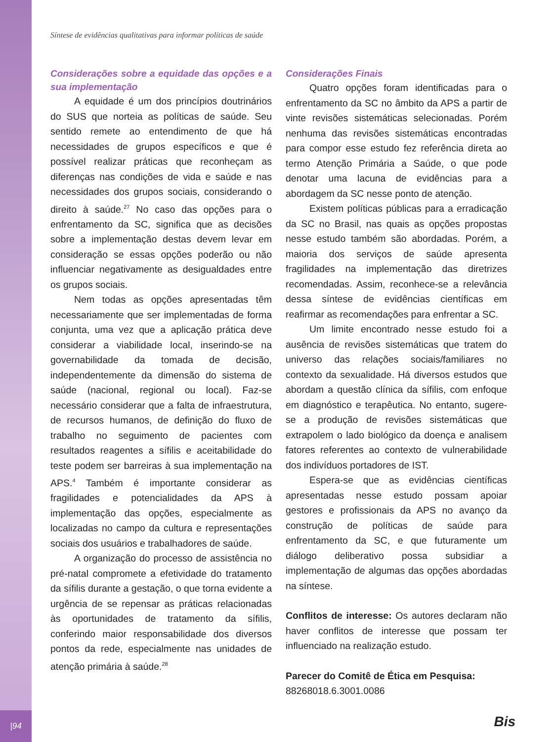Síntese de evidências qualitativas para informar políticas de saúde
Considerações sobre a equidade das opções e a sua implementação
A equidade é um dos princípios doutrinários do SUS que norteia as políticas de saúde. Seu sentido remete ao entendimento de que há necessidades de grupos específicos e que é possível realizar práticas que reconheçam as diferenças nas condições de vida e saúde e nas necessidades dos grupos sociais, considerando o direito à saúde.<sup>27</sup> No caso das opções para o enfrentamento da SC, significa que as decisões sobre a implementação destas devem levar em consideração se essas opções poderão ou não influenciar negativamente as desigualdades entre os grupos sociais.
Nem todas as opções apresentadas têm necessariamente que ser implementadas de forma conjunta, uma vez que a aplicação prática deve considerar a viabilidade local, inserindo-se na governabilidade da tomada de decisão, independentemente da dimensão do sistema de saúde (nacional, regional ou local). Faz-se necessário considerar que a falta de infraestrutura, de recursos humanos, de definição do fluxo de trabalho no seguimento de pacientes com resultados reagentes a sífilis e aceitabilidade do teste podem ser barreiras à sua implementação na APS.<sup>4</sup> Também é importante considerar as fragilidades e potencialidades da APS à implementação das opções, especialmente as localizadas no campo da cultura e representações sociais dos usuários e trabalhadores de saúde.
A organização do processo de assistência no pré-natal compromete a efetividade do tratamento da sífilis durante a gestação, o que torna evidente a urgência de se repensar as práticas relacionadas às oportunidades de tratamento da sífilis, conferindo maior responsabilidade dos diversos pontos da rede, especialmente nas unidades de atenção primária à saúde.<sup>28</sup>
Considerações Finais
Quatro opções foram identificadas para o enfrentamento da SC no âmbito da APS a partir de vinte revisões sistemáticas selecionadas. Porém nenhuma das revisões sistemáticas encontradas para compor esse estudo fez referência direta ao termo Atenção Primária a Saúde, o que pode denotar uma lacuna de evidências para a abordagem da SC nesse ponto de atenção.
Existem políticas públicas para a erradicação da SC no Brasil, nas quais as opções propostas nesse estudo também são abordadas. Porém, a maioria dos serviços de saúde apresenta fragilidades na implementação das diretrizes recomendadas. Assim, reconhece-se a relevância dessa síntese de evidências científicas em reafirmar as recomendações para enfrentar a SC.
Um limite encontrado nesse estudo foi a ausência de revisões sistemáticas que tratem do universo das relações sociais/familiares no contexto da sexualidade. Há diversos estudos que abordam a questão clínica da sífilis, com enfoque em diagnóstico e terapêutica. No entanto, sugere-se a produção de revisões sistemáticas que extrapolem o lado biológico da doença e analisem fatores referentes ao contexto de vulnerabilidade dos indivíduos portadores de IST.
Espera-se que as evidências científicas apresentadas nesse estudo possam apoiar gestores e profissionais da APS no avanço da construção de políticas de saúde para enfrentamento da SC, e que futuramente um diálogo deliberativo possa subsidiar a implementação de algumas das opções abordadas na síntese.
Conflitos de interesse: Os autores declaram não haver conflitos de interesse que possam ter influenciado na realização estudo.
Parecer do Comitê de Ética em Pesquisa:
88268018.6.3001.0086
|94 Bis